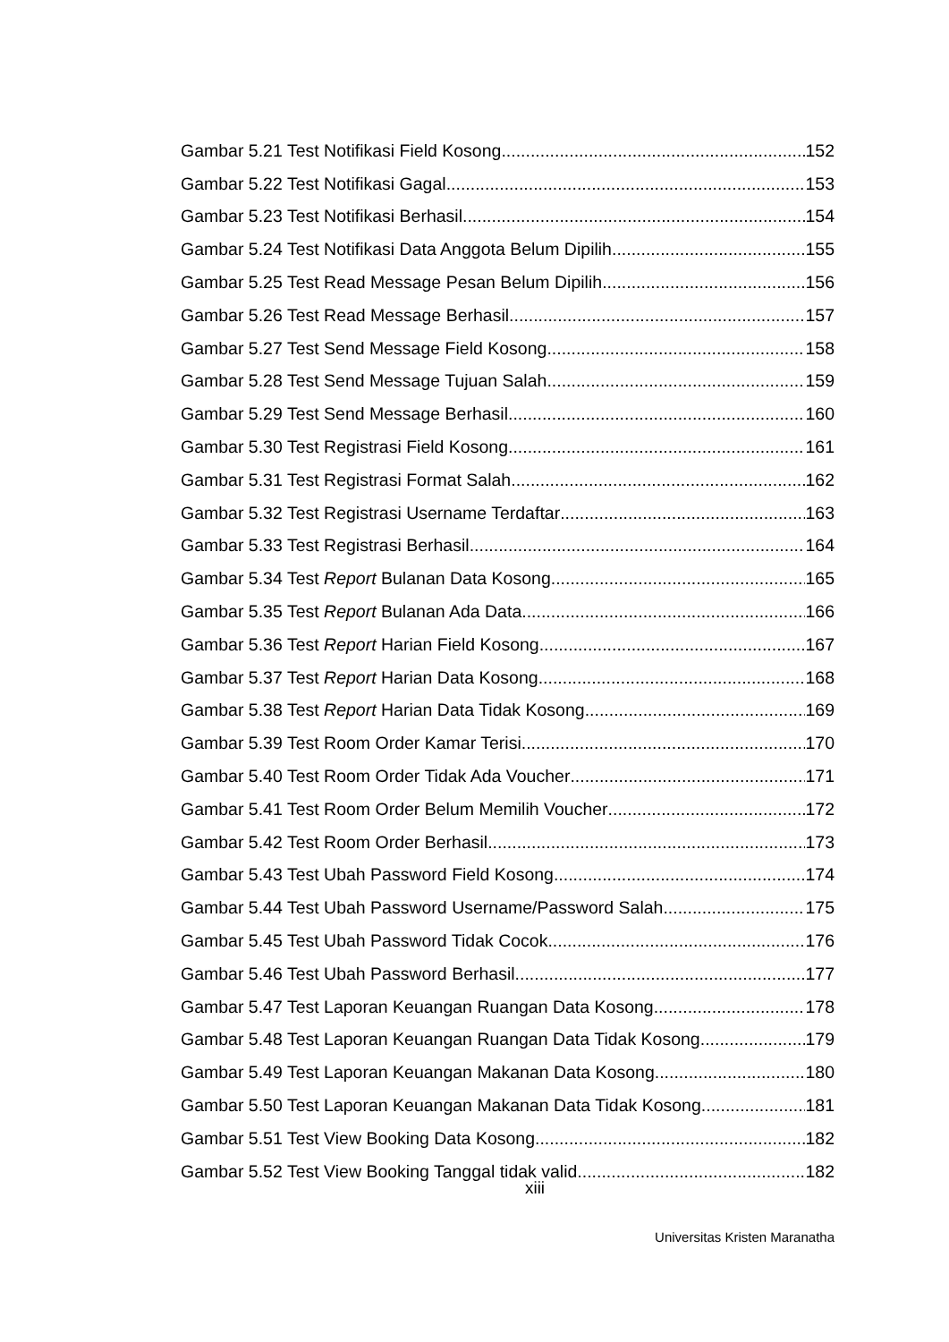Gambar 5.21 Test Notifikasi Field Kosong 152
Gambar 5.22 Test Notifikasi Gagal 153
Gambar 5.23 Test Notifikasi Berhasil 154
Gambar 5.24 Test Notifikasi Data Anggota Belum Dipilih 155
Gambar 5.25 Test Read Message Pesan Belum Dipilih 156
Gambar 5.26 Test Read Message Berhasil 157
Gambar 5.27 Test Send Message Field Kosong 158
Gambar 5.28 Test Send Message Tujuan Salah 159
Gambar 5.29 Test Send Message Berhasil 160
Gambar 5.30 Test Registrasi Field Kosong 161
Gambar 5.31 Test Registrasi Format Salah 162
Gambar 5.32 Test Registrasi Username Terdaftar 163
Gambar 5.33 Test Registrasi Berhasil 164
Gambar 5.34 Test Report Bulanan Data Kosong 165
Gambar 5.35 Test Report Bulanan Ada Data 166
Gambar 5.36 Test Report Harian Field Kosong 167
Gambar 5.37 Test Report Harian Data Kosong 168
Gambar 5.38 Test Report Harian Data Tidak Kosong 169
Gambar 5.39 Test Room Order Kamar Terisi 170
Gambar 5.40 Test Room Order Tidak Ada Voucher 171
Gambar 5.41 Test Room Order Belum Memilih Voucher 172
Gambar 5.42 Test Room Order Berhasil 173
Gambar 5.43 Test Ubah Password Field Kosong 174
Gambar 5.44 Test Ubah Password Username/Password Salah 175
Gambar 5.45 Test Ubah Password Tidak Cocok 176
Gambar 5.46 Test Ubah Password Berhasil 177
Gambar 5.47 Test Laporan Keuangan Ruangan Data Kosong 178
Gambar 5.48 Test Laporan Keuangan Ruangan Data Tidak Kosong 179
Gambar 5.49 Test Laporan Keuangan Makanan Data Kosong 180
Gambar 5.50 Test Laporan Keuangan Makanan Data Tidak Kosong 181
Gambar 5.51 Test View Booking Data Kosong 182
Gambar 5.52 Test View Booking Tanggal tidak valid 182
xiii
Universitas Kristen Maranatha